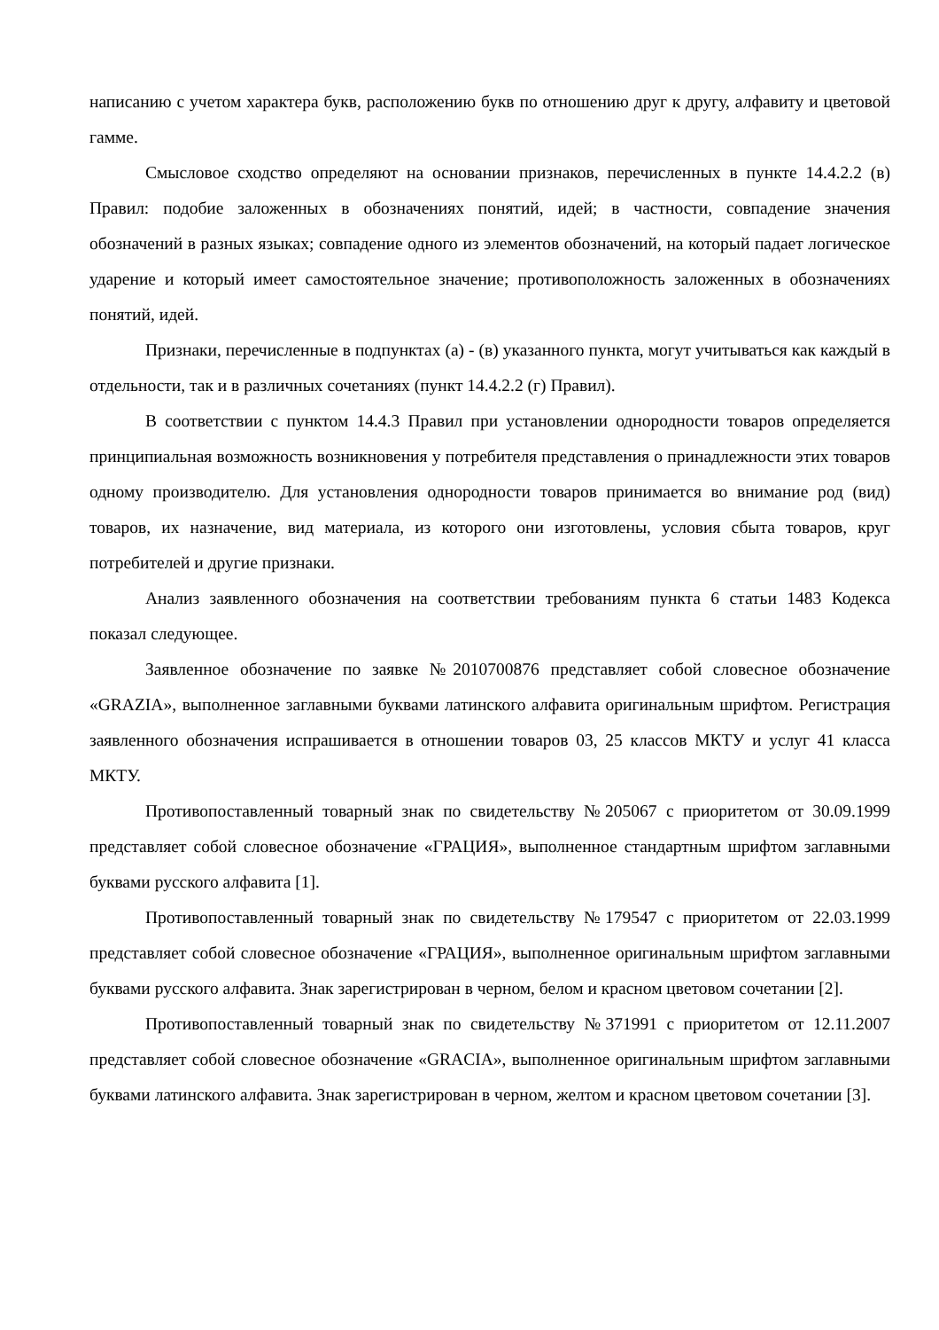написанию с учетом характера букв, расположению букв по отношению друг к другу, алфавиту и цветовой гамме.
Смысловое сходство определяют на основании признаков, перечисленных в пункте 14.4.2.2 (в) Правил: подобие заложенных в обозначениях понятий, идей; в частности, совпадение значения обозначений в разных языках; совпадение одного из элементов обозначений, на который падает логическое ударение и который имеет самостоятельное значение; противоположность заложенных в обозначениях понятий, идей.
Признаки, перечисленные в подпунктах (а) - (в) указанного пункта, могут учитываться как каждый в отдельности, так и в различных сочетаниях (пункт 14.4.2.2 (г) Правил).
В соответствии с пунктом 14.4.3 Правил при установлении однородности товаров определяется принципиальная возможность возникновения у потребителя представления о принадлежности этих товаров одному производителю. Для установления однородности товаров принимается во внимание род (вид) товаров, их назначение, вид материала, из которого они изготовлены, условия сбыта товаров, круг потребителей и другие признаки.
Анализ заявленного обозначения на соответствии требованиям пункта 6 статьи 1483 Кодекса показал следующее.
Заявленное обозначение по заявке №2010700876 представляет собой словесное обозначение «GRAZIA», выполненное заглавными буквами латинского алфавита оригинальным шрифтом. Регистрация заявленного обозначения испрашивается в отношении товаров 03, 25 классов МКТУ и услуг 41 класса МКТУ.
Противопоставленный товарный знак по свидетельству №205067 с приоритетом от 30.09.1999 представляет собой словесное обозначение «ГРАЦИЯ», выполненное стандартным шрифтом заглавными буквами русского алфавита [1].
Противопоставленный товарный знак по свидетельству №179547 с приоритетом от 22.03.1999 представляет собой словесное обозначение «ГРАЦИЯ», выполненное оригинальным шрифтом заглавными буквами русского алфавита. Знак зарегистрирован в черном, белом и красном цветовом сочетании [2].
Противопоставленный товарный знак по свидетельству №371991 с приоритетом от 12.11.2007 представляет собой словесное обозначение «GRACIA», выполненное оригинальным шрифтом заглавными буквами латинского алфавита. Знак зарегистрирован в черном, желтом и красном цветовом сочетании [3].